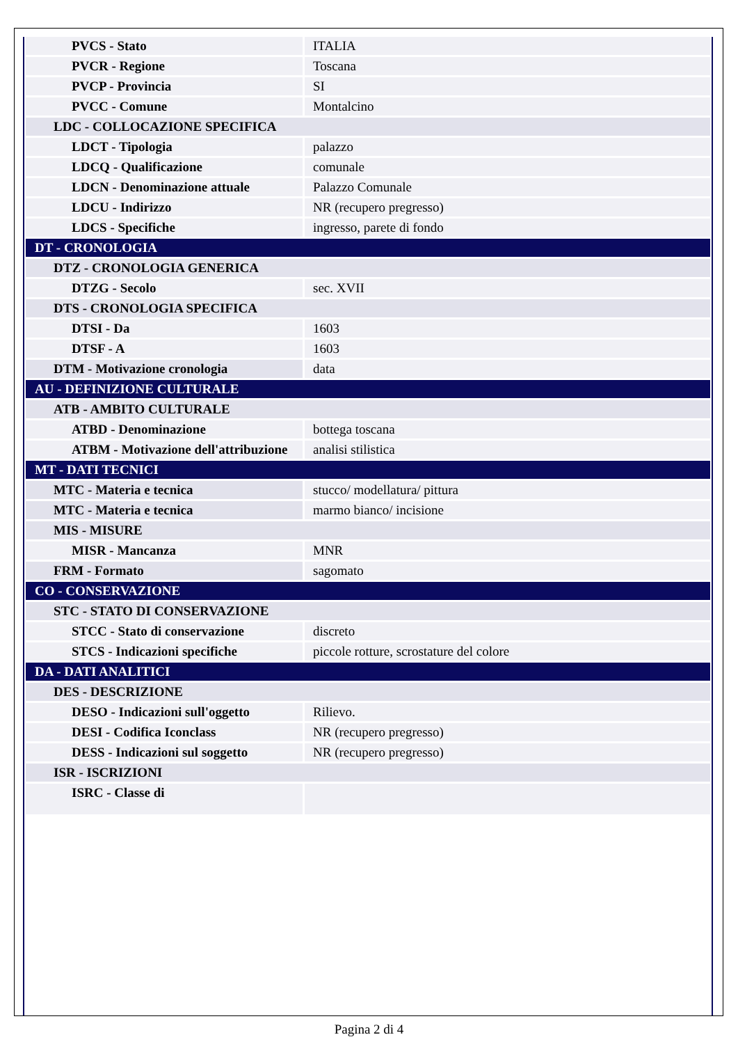| PVCS - Stato | ITALIA |
| PVCR - Regione | Toscana |
| PVCP - Provincia | SI |
| PVCC - Comune | Montalcino |
| LDC - COLLOCAZIONE SPECIFICA | |
| LDCT - Tipologia | palazzo |
| LDCQ - Qualificazione | comunale |
| LDCN - Denominazione attuale | Palazzo Comunale |
| LDCU - Indirizzo | NR (recupero pregresso) |
| LDCS - Specifiche | ingresso, parete di fondo |
| DT - CRONOLOGIA | |
| DTZ - CRONOLOGIA GENERICA | |
| DTZG - Secolo | sec. XVII |
| DTS - CRONOLOGIA SPECIFICA | |
| DTSI - Da | 1603 |
| DTSF - A | 1603 |
| DTM - Motivazione cronologia | data |
| AU - DEFINIZIONE CULTURALE | |
| ATB - AMBITO CULTURALE | |
| ATBD - Denominazione | bottega toscana |
| ATBM - Motivazione dell'attribuzione | analisi stilistica |
| MT - DATI TECNICI | |
| MTC - Materia e tecnica | stucco/ modellatura/ pittura |
| MTC - Materia e tecnica | marmo bianco/ incisione |
| MIS - MISURE | |
| MISR - Mancanza | MNR |
| FRM - Formato | sagomato |
| CO - CONSERVAZIONE | |
| STC - STATO DI CONSERVAZIONE | |
| STCC - Stato di conservazione | discreto |
| STCS - Indicazioni specifiche | piccole rotture, scrostature del colore |
| DA - DATI ANALITICI | |
| DES - DESCRIZIONE | |
| DESO - Indicazioni sull'oggetto | Rilievo. |
| DESI - Codifica Iconclass | NR (recupero pregresso) |
| DESS - Indicazioni sul soggetto | NR (recupero pregresso) |
| ISR - ISCRIZIONI | |
| ISRC - Classe di | |
Pagina 2 di 4